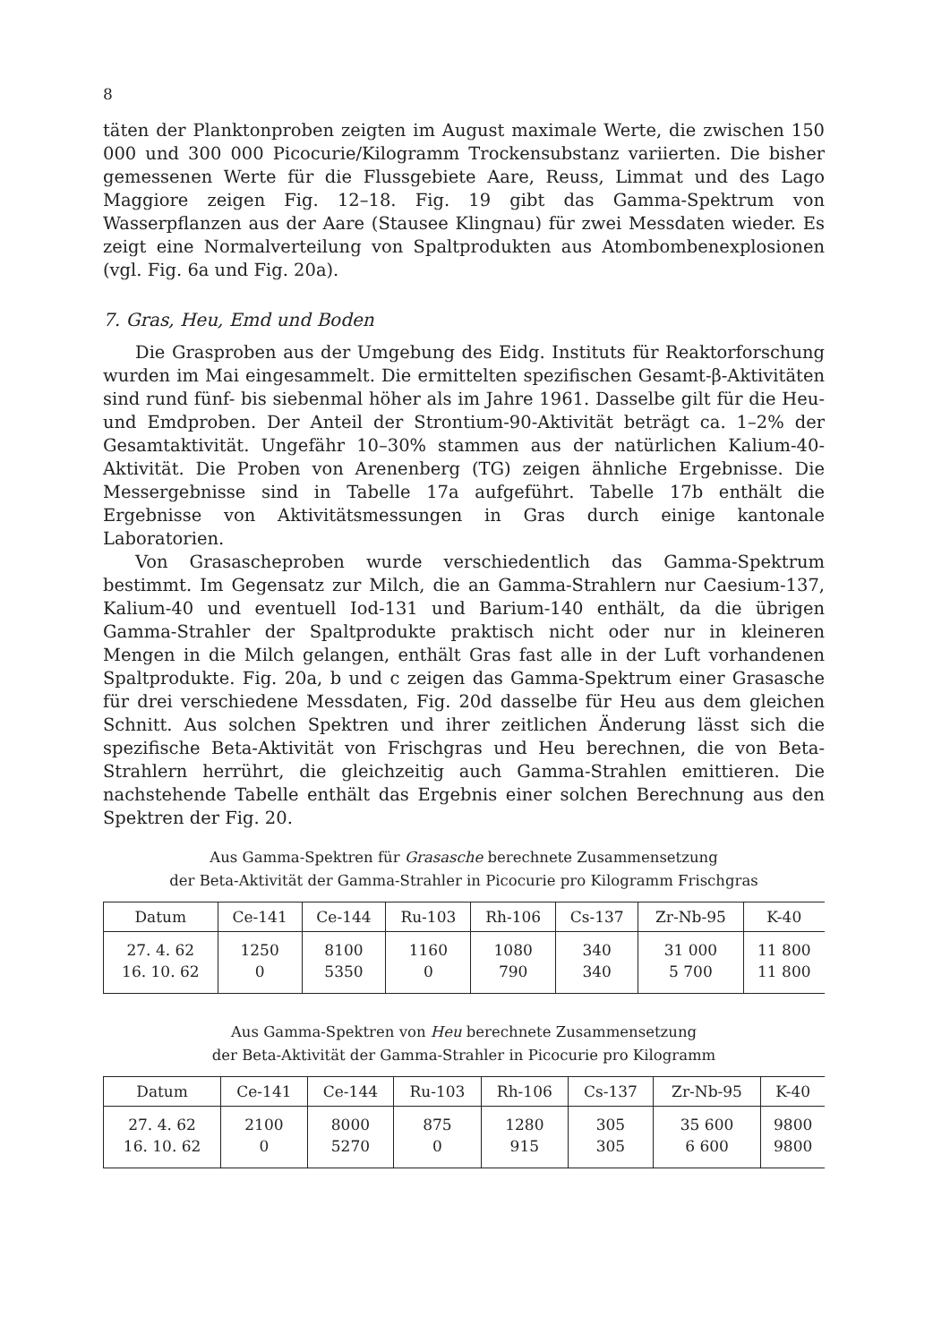8
täten der Planktonproben zeigten im August maximale Werte, die zwischen 150 000 und 300 000 Picocurie/Kilogramm Trockensubstanz variierten. Die bisher gemessenen Werte für die Flussgebiete Aare, Reuss, Limmat und des Lago Maggiore zeigen Fig. 12–18. Fig. 19 gibt das Gamma-Spektrum von Wasserpflanzen aus der Aare (Stausee Klingnau) für zwei Messdaten wieder. Es zeigt eine Normalverteilung von Spaltprodukten aus Atombombenexplosionen (vgl. Fig. 6a und Fig. 20a).
7. Gras, Heu, Emd und Boden
Die Grasproben aus der Umgebung des Eidg. Instituts für Reaktorforschung wurden im Mai eingesammelt. Die ermittelten spezifischen Gesamt-β-Aktivitäten sind rund fünf- bis siebenmal höher als im Jahre 1961. Dasselbe gilt für die Heu- und Emdproben. Der Anteil der Strontium-90-Aktivität beträgt ca. 1–2% der Gesamtaktivität. Ungefähr 10–30% stammen aus der natürlichen Kalium-40-Aktivität. Die Proben von Arenenberg (TG) zeigen ähnliche Ergebnisse. Die Messergebnisse sind in Tabelle 17a aufgeführt. Tabelle 17b enthält die Ergebnisse von Aktivitätsmessungen in Gras durch einige kantonale Laboratorien.
Von Grasascheproben wurde verschiedentlich das Gamma-Spektrum bestimmt. Im Gegensatz zur Milch, die an Gamma-Strahlern nur Caesium-137, Kalium-40 und eventuell Iod-131 und Barium-140 enthält, da die übrigen Gamma-Strahler der Spaltprodukte praktisch nicht oder nur in kleineren Mengen in die Milch gelangen, enthält Gras fast alle in der Luft vorhandenen Spaltprodukte. Fig. 20a, b und c zeigen das Gamma-Spektrum einer Grasasche für drei verschiedene Messdaten, Fig. 20d dasselbe für Heu aus dem gleichen Schnitt. Aus solchen Spektren und ihrer zeitlichen Änderung lässt sich die spezifische Beta-Aktivität von Frischgras und Heu berechnen, die von Beta-Strahlern herrührt, die gleichzeitig auch Gamma-Strahlen emittieren. Die nachstehende Tabelle enthält das Ergebnis einer solchen Berechnung aus den Spektren der Fig. 20.
Aus Gamma-Spektren für Grasasche berechnete Zusammensetzung
der Beta-Aktivität der Gamma-Strahler in Picocurie pro Kilogramm Frischgras
| Datum | Ce-141 | Ce-144 | Ru-103 | Rh-106 | Cs-137 | Zr-Nb-95 | K-40 |
| --- | --- | --- | --- | --- | --- | --- | --- |
| 27. 4. 62 | 1250 | 8100 | 1160 | 1080 | 340 | 31 000 | 11 800 |
| 16. 10. 62 | 0 | 5350 | 0 | 790 | 340 | 5 700 | 11 800 |
Aus Gamma-Spektren von Heu berechnete Zusammensetzung
der Beta-Aktivität der Gamma-Strahler in Picocurie pro Kilogramm
| Datum | Ce-141 | Ce-144 | Ru-103 | Rh-106 | Cs-137 | Zr-Nb-95 | K-40 |
| --- | --- | --- | --- | --- | --- | --- | --- |
| 27. 4. 62 | 2100 | 8000 | 875 | 1280 | 305 | 35 600 | 9800 |
| 16. 10. 62 | 0 | 5270 | 0 | 915 | 305 | 6 600 | 9800 |